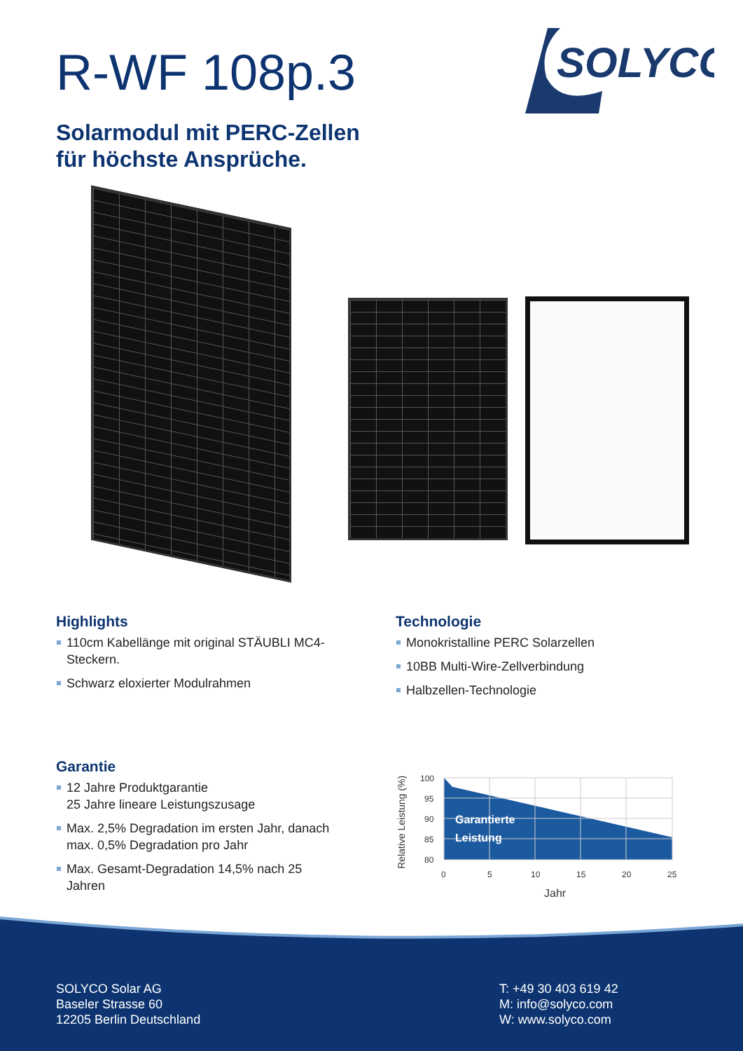R-WF 108p.3
Solarmodul mit PERC-Zellen
für höchste Ansprüche.
SOLYCO
Highlights
110cm Kabellänge mit original STÄUBLI MC4-Steckern.
Schwarz eloxierter Modulrahmen
Technologie
Monokristalline PERC Solarzellen
10BB Multi-Wire-Zellverbindung
Halbzellen-Technologie
Garantie
12 Jahre Produktgarantie
25 Jahre lineare Leistungszusage
Max. 2,5% Degradation im ersten Jahr, danach max. 0,5% Degradation pro Jahr
Max. Gesamt-Degradation 14,5% nach 25 Jahren
100
95
90
85
80
0
5
10
15
20
25
Jahr
Relative Leistung (%)
Garantierte
Leistung
SOLYCO Solar AG
Baseler Strasse 60
12205 Berlin Deutschland
T: +49 30 403 619 42
M: info@solyco.com
W: www.solyco.com